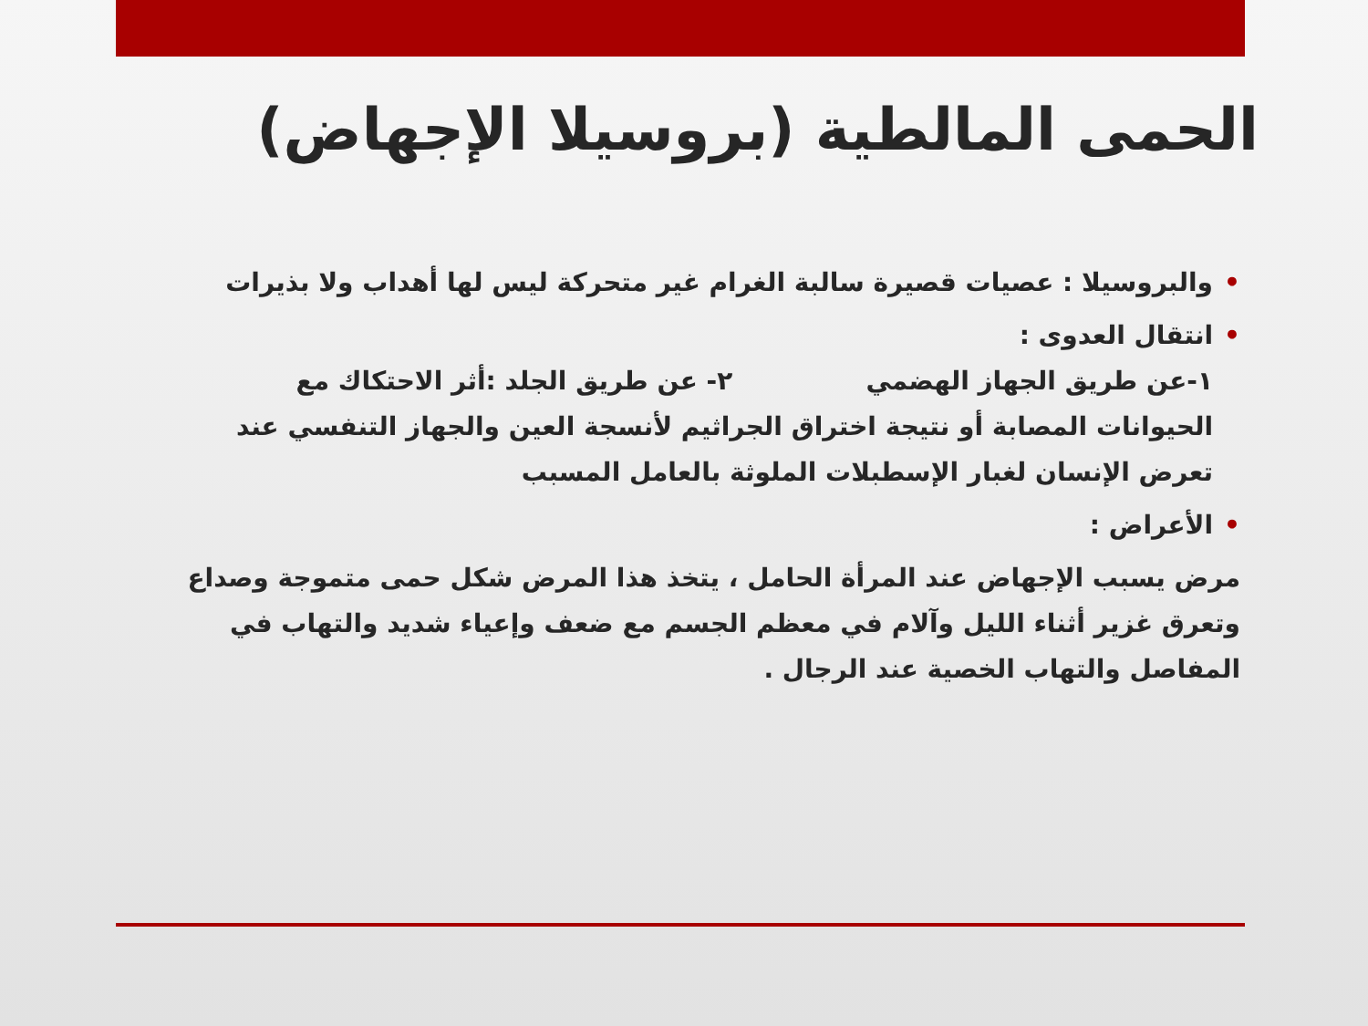الحمى المالطية (بروسيلا الإجهاض)
• والبروسيلا : عصيات قصيرة سالبة الغرام غير متحركة ليس لها أهداب ولا بذيرات
• انتقال العدوى :
١-عن طريق الجهاز الهضمي ٢- عن طريق الجلد :أثر الاحتكاك مع الحيوانات المصابة أو نتيجة اختراق الجراثيم لأنسجة العين والجهاز التنفسي عند تعرض الإنسان لغبار الإسطبلات الملوثة بالعامل المسبب
• الأعراض :
مرض يسبب الإجهاض عند المرأة الحامل ، يتخذ هذا المرض شكل حمى متموجة وصداع وتعرق غزير أثناء الليل وآلام في معظم الجسم مع ضعف وإعياء شديد والتهاب في المفاصل والتهاب الخصية عند الرجال .